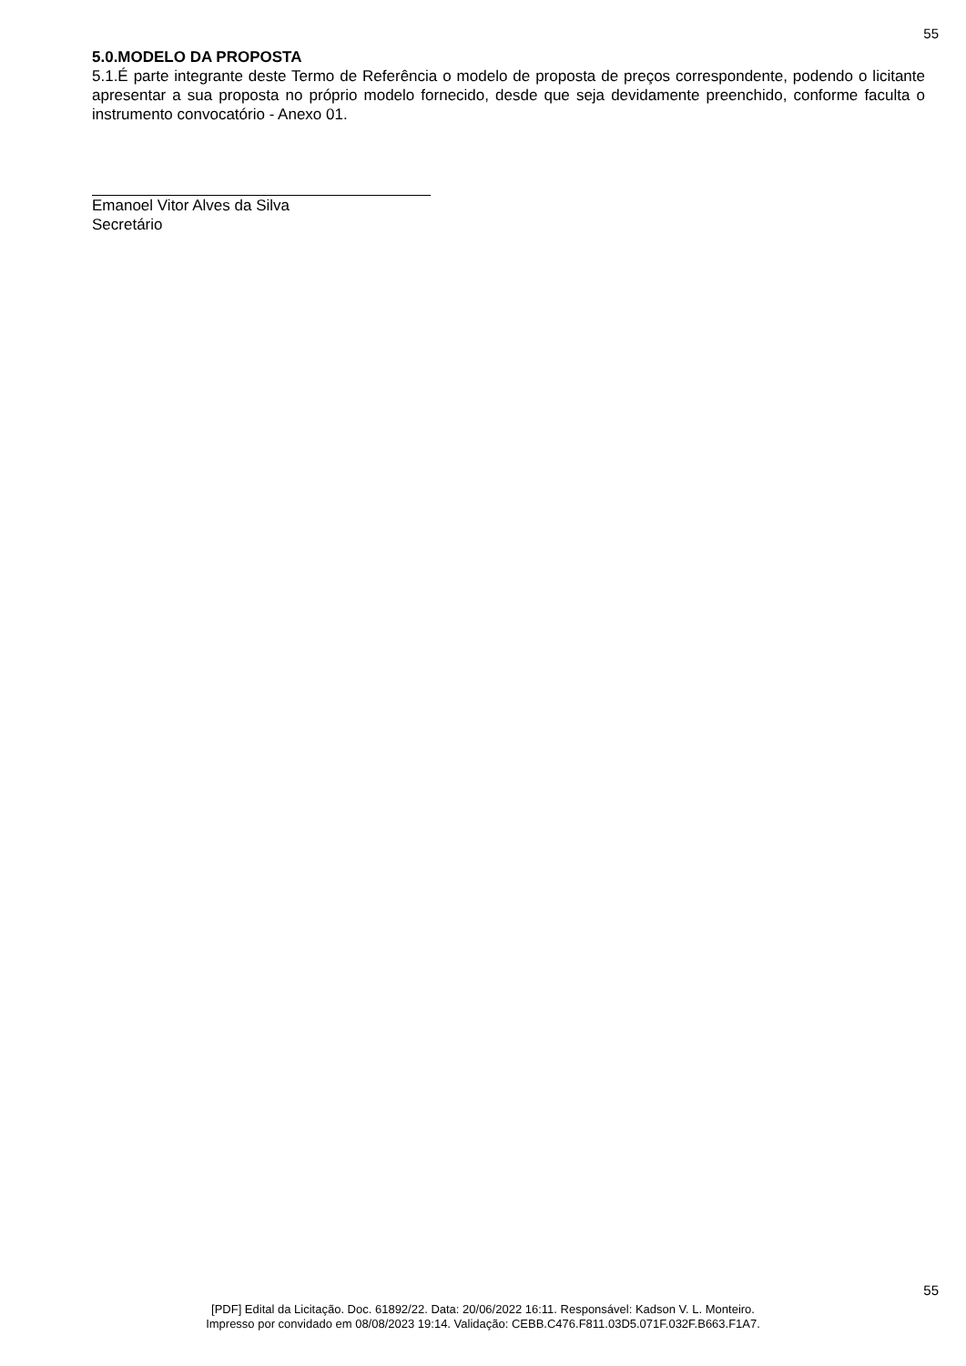55
5.0.MODELO DA PROPOSTA
5.1.É parte integrante deste Termo de Referência o modelo de proposta de preços correspondente, podendo o licitante apresentar a sua proposta no próprio modelo fornecido, desde que seja devidamente preenchido, conforme faculta o instrumento convocatório - Anexo 01.
Emanoel Vitor Alves da Silva
Secretário
55
[PDF] Edital da Licitação. Doc. 61892/22. Data: 20/06/2022 16:11. Responsável: Kadson V. L. Monteiro.
Impresso por convidado em 08/08/2023 19:14. Validação: CEBB.C476.F811.03D5.071F.032F.B663.F1A7.